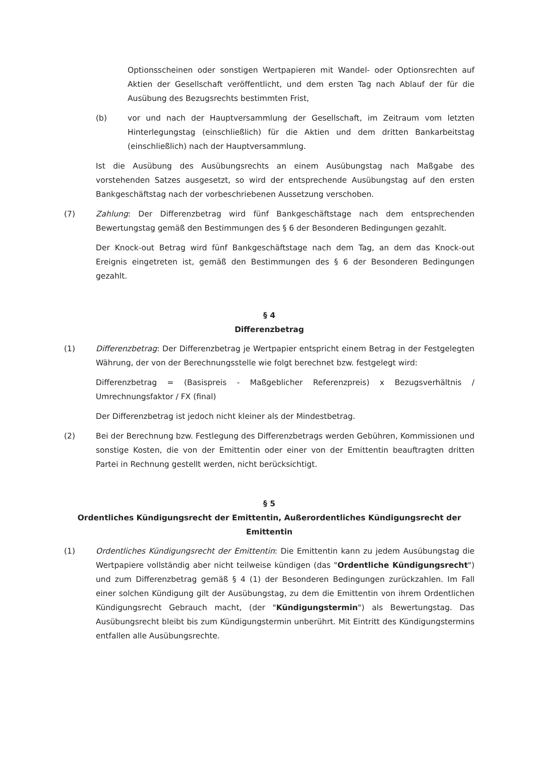Optionsscheinen oder sonstigen Wertpapieren mit Wandel- oder Optionsrechten auf Aktien der Gesellschaft veröffentlicht, und dem ersten Tag nach Ablauf der für die Ausübung des Bezugsrechts bestimmten Frist,
(b) vor und nach der Hauptversammlung der Gesellschaft, im Zeitraum vom letzten Hinterlegungstag (einschließlich) für die Aktien und dem dritten Bankarbeitstag (einschließlich) nach der Hauptversammlung.
Ist die Ausübung des Ausübungsrechts an einem Ausübungstag nach Maßgabe des vorstehenden Satzes ausgesetzt, so wird der entsprechende Ausübungstag auf den ersten Bankgeschäftstag nach der vorbeschriebenen Aussetzung verschoben.
(7) Zahlung: Der Differenzbetrag wird fünf Bankgeschäftstage nach dem entsprechenden Bewertungstag gemäß den Bestimmungen des § 6 der Besonderen Bedingungen gezahlt.
Der Knock-out Betrag wird fünf Bankgeschäftstage nach dem Tag, an dem das Knock-out Ereignis eingetreten ist, gemäß den Bestimmungen des § 6 der Besonderen Bedingungen gezahlt.
§ 4
Differenzbetrag
(1) Differenzbetrag: Der Differenzbetrag je Wertpapier entspricht einem Betrag in der Festgelegten Währung, der von der Berechnungsstelle wie folgt berechnet bzw. festgelegt wird:
Differenzbetrag = (Basispreis - Maßgeblicher Referenzpreis) x Bezugsverhältnis / Umrechnungsfaktor / FX (final)
Der Differenzbetrag ist jedoch nicht kleiner als der Mindestbetrag.
(2) Bei der Berechnung bzw. Festlegung des Differenzbetrags werden Gebühren, Kommissionen und sonstige Kosten, die von der Emittentin oder einer von der Emittentin beauftragten dritten Partei in Rechnung gestellt werden, nicht berücksichtigt.
§ 5
Ordentliches Kündigungsrecht der Emittentin, Außerordentliches Kündigungsrecht der Emittentin
(1) Ordentliches Kündigungsrecht der Emittentin: Die Emittentin kann zu jedem Ausübungstag die Wertpapiere vollständig aber nicht teilweise kündigen (das "Ordentliche Kündigungsrecht") und zum Differenzbetrag gemäß § 4 (1) der Besonderen Bedingungen zurückzahlen. Im Fall einer solchen Kündigung gilt der Ausübungstag, zu dem die Emittentin von ihrem Ordentlichen Kündigungsrecht Gebrauch macht, (der "Kündigungstermin") als Bewertungstag. Das Ausübungsrecht bleibt bis zum Kündigungstermin unberührt. Mit Eintritt des Kündigungstermins entfallen alle Ausübungsrechte.